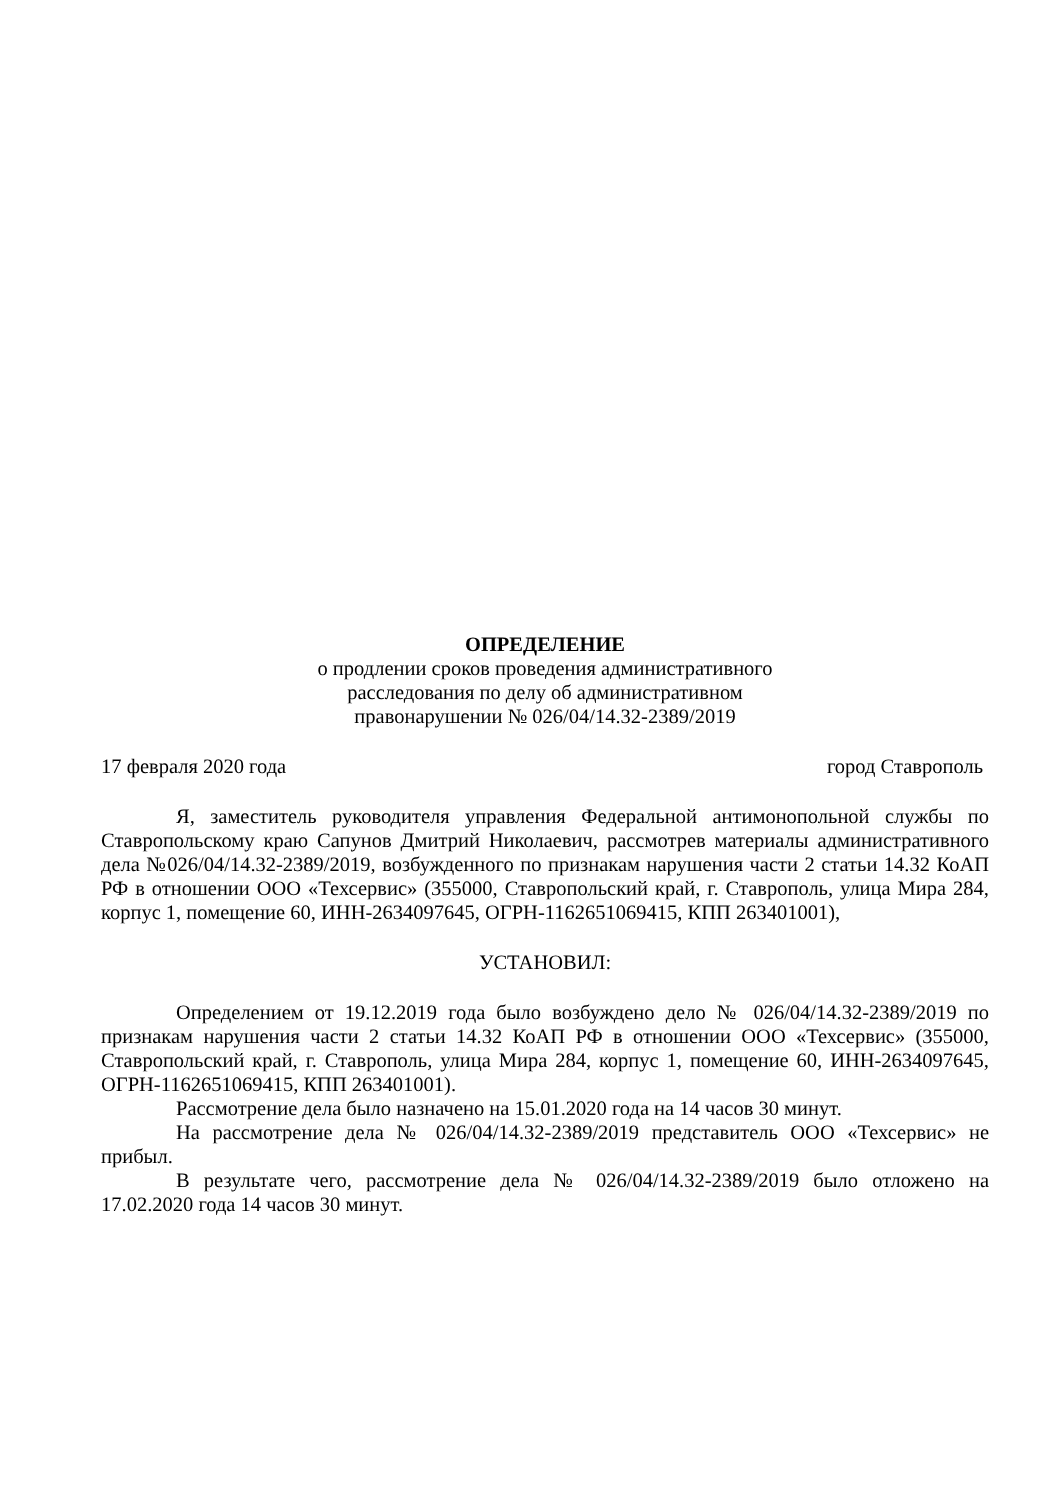ОПРЕДЕЛЕНИЕ
о продлении сроков проведения административного
расследования по делу об административном
правонарушении № 026/04/14.32-2389/2019
17 февраля 2020 года город Ставрополь
Я, заместитель руководителя управления Федеральной антимонопольной службы по Ставропольскому краю Сапунов Дмитрий Николаевич, рассмотрев материалы административного дела №026/04/14.32-2389/2019, возбужденного по признакам нарушения части 2 статьи 14.32 КоАП РФ в отношении ООО «Техсервис» (355000, Ставропольский край, г. Ставрополь, улица Мира 284, корпус 1, помещение 60, ИНН-2634097645, ОГРН-1162651069415, КПП 263401001),
УСТАНОВИЛ:
Определением от 19.12.2019 года было возбуждено дело № 026/04/14.32-2389/2019 по признакам нарушения части 2 статьи 14.32 КоАП РФ в отношении ООО «Техсервис» (355000, Ставропольский край, г. Ставрополь, улица Мира 284, корпус 1, помещение 60, ИНН-2634097645, ОГРН-1162651069415, КПП 263401001).
Рассмотрение дела было назначено на 15.01.2020 года на 14 часов 30 минут.
На рассмотрение дела № 026/04/14.32-2389/2019 представитель ООО «Техсервис» не прибыл.
В результате чего, рассмотрение дела № 026/04/14.32-2389/2019 было отложено на 17.02.2020 года 14 часов 30 минут.